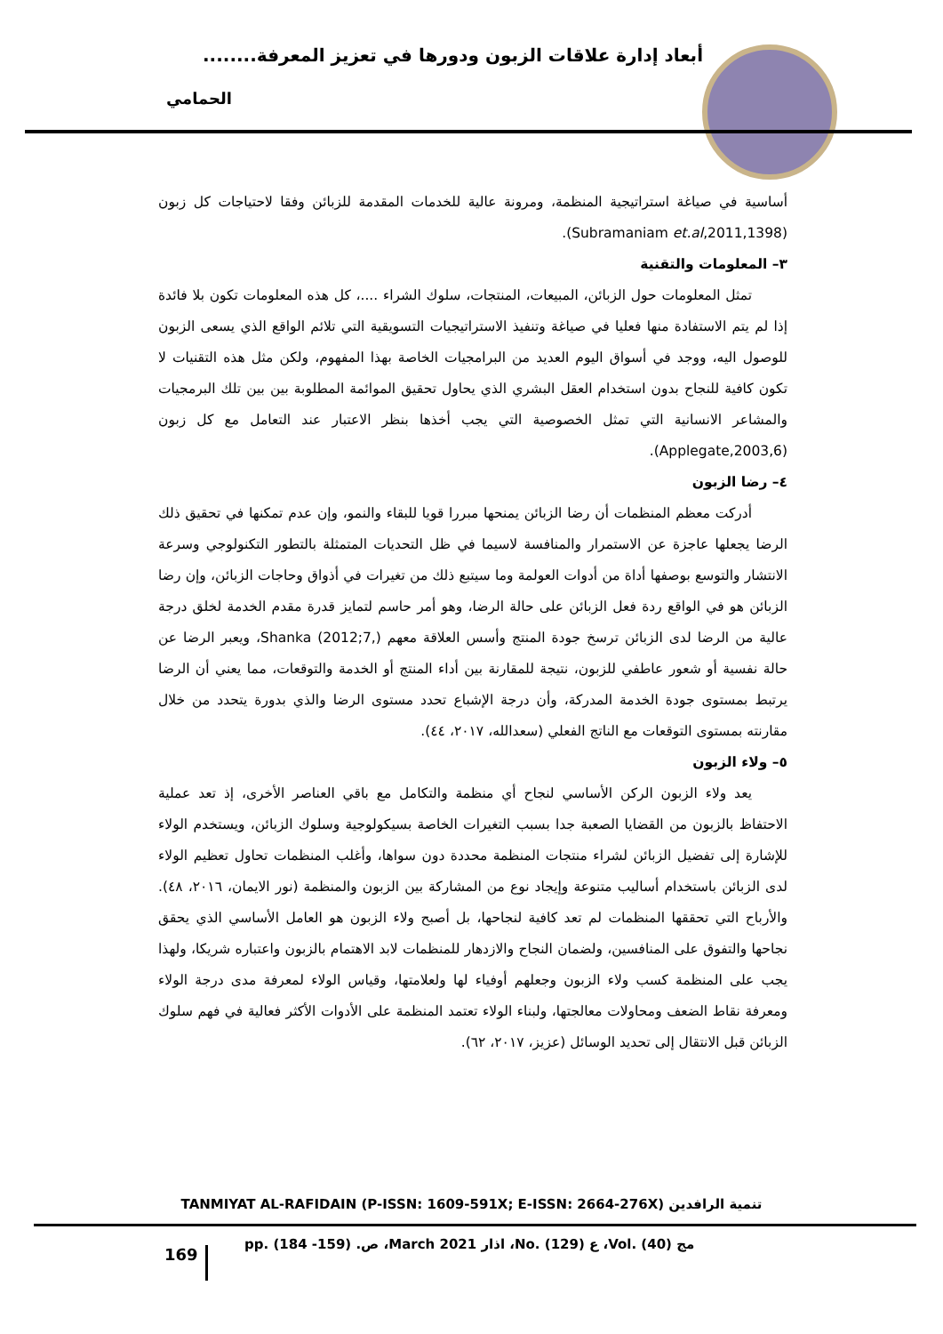أبعاد إدارة علاقات الزبون ودورها في تعزيز المعرفة........
الحمامي
أساسية في صياغة استراتيجية المنظمة، ومرونة عالية للخدمات المقدمة للزبائن وفقا لاحتياجات كل زبون (Subramaniam et.al,2011,1398).
٣– المعلومات والتقنية
تمثل المعلومات حول الزبائن، المبيعات، المنتجات، سلوك الشراء ....، كل هذه المعلومات تكون بلا فائدة إذا لم يتم الاستفادة منها فعليا في صياغة وتنفيذ الاستراتيجيات التسويقية التي تلائم الواقع الذي يسعى الزبون للوصول اليه، ووجد في أسواق اليوم العديد من البرامجيات الخاصة بهذا المفهوم، ولكن مثل هذه التقنيات لا تكون كافية للنجاح بدون استخدام العقل البشري الذي يحاول تحقيق الموائمة المطلوبة بين بين تلك البرمجيات والمشاعر الانسانية التي تمثل الخصوصية التي يجب أخذها بنظر الاعتبار عند التعامل مع كل زبون (Applegate,2003,6).
٤– رضا الزبون
أدركت معظم المنظمات أن رضا الزبائن يمنحها مبررا قويا للبقاء والنمو، وإن عدم تمكنها في تحقيق ذلك الرضا يجعلها عاجزة عن الاستمرار والمنافسة لاسيما في ظل التحديات المتمثلة بالتطور التكنولوجي وسرعة الانتشار والتوسع بوصفها أداة من أدوات العولمة وما سيتبع ذلك من تغيرات في أذواق وحاجات الزبائن، وإن رضا الزبائن هو في الواقع ردة فعل الزبائن على حالة الرضا، وهو أمر حاسم لتمايز قدرة مقدم الخدمة لخلق درجة عالية من الرضا لدى الزبائن ترسخ جودة المنتج وأسس العلاقة معهم Shanka (2012;7,)، ويعبر الرضا عن حالة نفسية أو شعور عاطفي للزبون، نتيجة للمقارنة بين أداء المنتج أو الخدمة والتوقعات، مما يعني أن الرضا يرتبط بمستوى جودة الخدمة المدركة، وأن درجة الإشباع تحدد مستوى الرضا والذي بدورة يتحدد من خلال مقارنته بمستوى التوقعات مع الناتج الفعلي (سعدالله، ٢٠١٧، ٤٤).
٥– ولاء الزبون
يعد ولاء الزبون الركن الأساسي لنجاح أي منظمة والتكامل مع باقي العناصر الأخرى، إذ تعد عملية الاحتفاظ بالزبون من القضايا الصعبة جدا بسبب التغيرات الخاصة بسيكولوجية وسلوك الزبائن، ويستخدم الولاء للإشارة إلى تفضيل الزبائن لشراء منتجات المنظمة محددة دون سواها، وأغلب المنظمات تحاول تعظيم الولاء لدى الزبائن باستخدام أساليب متنوعة وإيجاد نوع من المشاركة بين الزبون والمنظمة (نور الايمان، ٢٠١٦، ٤٨). والأرباح التي تحققها المنظمات لم تعد كافية لنجاحها، بل أصبح ولاء الزبون هو العامل الأساسي الذي يحقق نجاحها والتفوق على المنافسين، ولضمان النجاح والازدهار للمنظمات لابد الاهتمام بالزبون واعتباره شريكا، ولهذا يجب على المنظمة كسب ولاء الزبون وجعلهم أوفياء لها ولعلامتها، وقياس الولاء لمعرفة مدى درجة الولاء ومعرفة نقاط الضعف ومحاولات معالجتها، ولبناء الولاء تعتمد المنظمة على الأدوات الأكثر فعالية في فهم سلوك الزبائن قبل الانتقال إلى تحديد الوسائل (عزيز، ٢٠١٧، ٦٢).
TANMIYAT AL-RAFIDAIN (P-ISSN: 1609-591X; E-ISSN: 2664-276X) تنمية الرافدين
169
مج (40) .Vol، ع (129) .No، اذار March 2021، ص. (159- 184) .pp